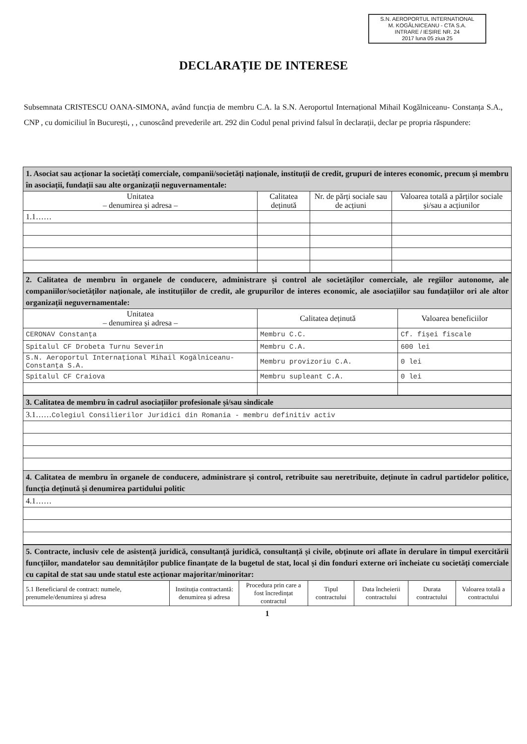S.N. AEROPORTUL INTERNATIONAL
M. KOGĂLNICEANU - CTA S.A.
INTRARE / IEȘIRE NR. 24
2017 luna 05 ziua 25
DECLARAȚIE DE INTERESE
Subsemnata CRISTESCU OANA-SIMONA, având funcția de membru C.A. la S.N. Aeroportul Internațional Mihail Kogălniceanu- Constanța S.A., CNP , cu domiciliul în București, , , cunoscând prevederile art. 292 din Codul penal privind falsul în declarații, declar pe propria răspundere:
| 1. Asociat sau acționar la societăți comerciale, companii/societăți naționale, instituții de credit, grupuri de interes economic, precum și membru în asociații, fundații sau alte organizații neguvernamentale: | | | |
| Unitatea – denumirea și adresa – | Calitatea deținută | Nr. de părți sociale sau de acțiuni | Valoarea totală a părților sociale și/sau a acțiunilor |
| 1.1…… | | | |
| 2. Calitatea de membru în organele de conducere, administrare și control ale societăților comerciale, ale regiilor autonome, ale companiilor/societăților naționale, ale instituțiilor de credit, ale grupurilor de interes economic, ale asociațiilor sau fundațiilor ori ale altor organizații neguvernamentale: | | |
| Unitatea – denumirea și adresa – | Calitatea deținută | Valoarea beneficiilor |
| CERONAV Constanța | Membru C.C. | Cf. fișei fiscale |
| Spitalul CF Drobeta Turnu Severin | Membru C.A. | 600 lei |
| S.N. Aeroportul Internațional Mihail Kogălniceanu- Constanța S.A. | Membru provizoriu C.A. | 0 lei |
| Spitalul CF Craiova | Membru supleant C.A. | 0 lei |
| 3. Calitatea de membru în cadrul asociațiilor profesionale și/sau sindicale |
| 3.1…… Colegiul Consilierilor Juridici din Romania - membru definitiv activ |
| 4. Calitatea de membru în organele de conducere, administrare și control, retribuite sau neretribuite, deținute în cadrul partidelor politice, funcția deținută și denumirea partidului politic |
| 4.1…… |
| 5. Contracte, inclusiv cele de asistență juridică, consultanță juridică, consultanță și civile, obținute ori aflate în derulare în timpul exercitării funcțiilor, mandatelor sau demnităților publice finanțate de la bugetul de stat, local și din fonduri externe ori încheiate cu societăți comerciale cu capital de stat sau unde statul este acționar majoritar/minoritar: | | | | | | |
| 5.1 Beneficiarul de contract: numele, prenumele/denumirea și adresa | Instituția contractantă: denumirea și adresa | Procedura prin care a fost încredințat contractul | Tipul contractului | Data încheierii contractului | Durata contractului | Valoarea totală a contractului |
1